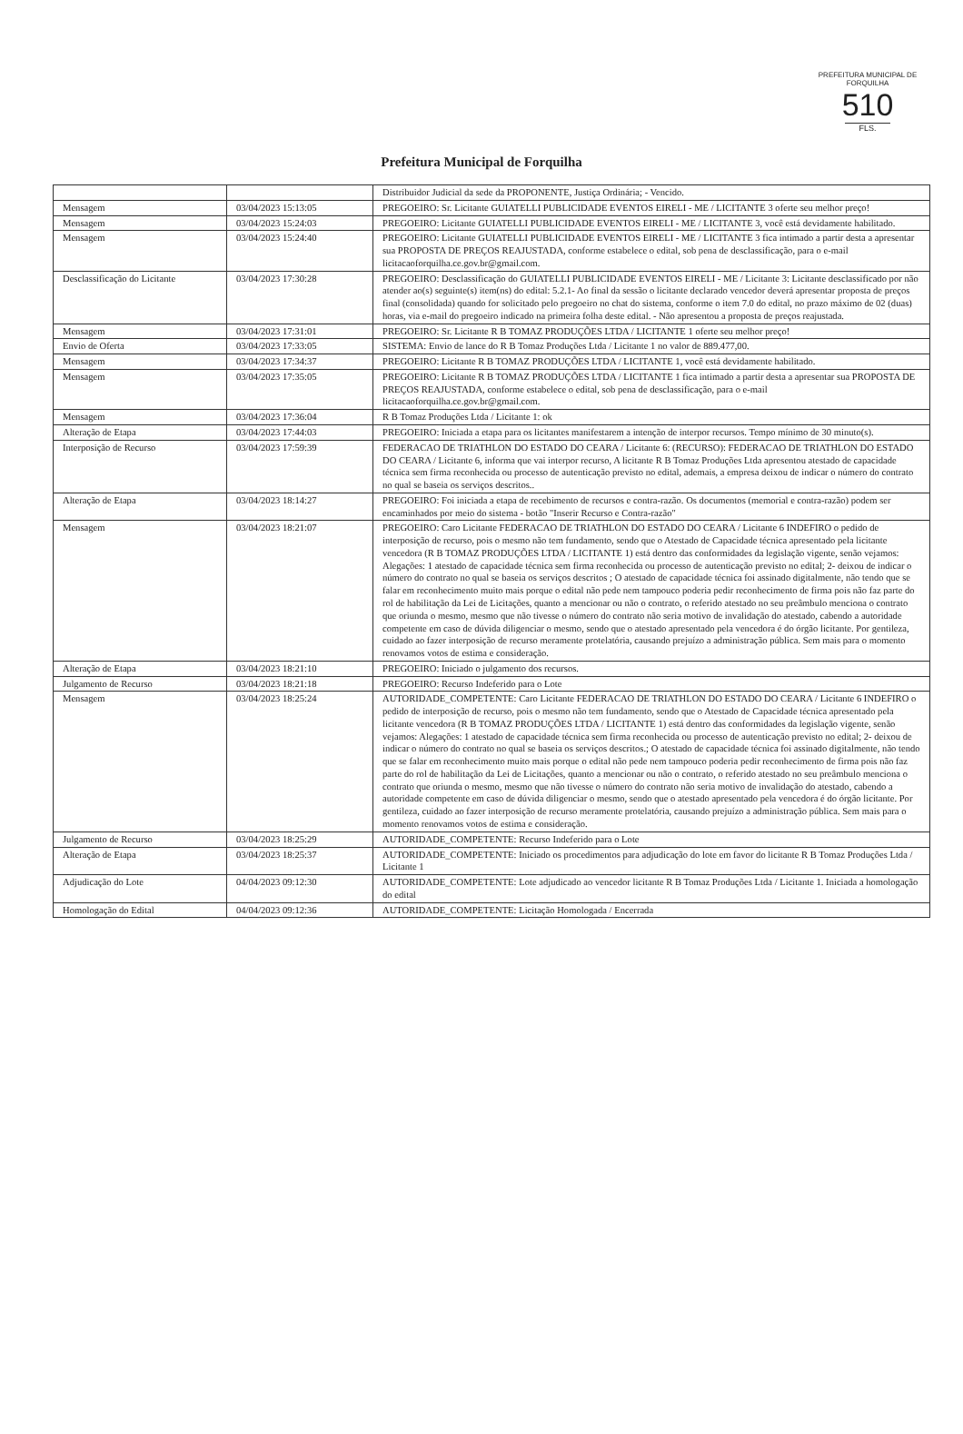PREFEITURA MUNICIPAL DE FORQUILHA
510
FLS.
Prefeitura Municipal de Forquilha
| | | Distribuidor Judicial da sede da PROPONENTE, Justiça Ordinária; - Vencido. |
| Mensagem | 03/04/2023 15:13:05 | PREGOEIRO: Sr. Licitante GUIATELLI PUBLICIDADE EVENTOS EIRELI - ME / LICITANTE 3 oferte seu melhor preço! |
| Mensagem | 03/04/2023 15:24:03 | PREGOEIRO: Licitante GUIATELLI PUBLICIDADE EVENTOS EIRELI - ME / LICITANTE 3, você está devidamente habilitado. |
| Mensagem | 03/04/2023 15:24:40 | PREGOEIRO: Licitante GUIATELLI PUBLICIDADE EVENTOS EIRELI - ME / LICITANTE 3 fica intimado a partir desta a apresentar sua PROPOSTA DE PREÇOS REAJUSTADA, conforme estabelece o edital, sob pena de desclassificação, para o e-mail licitacaoforquilha.ce.gov.br@gmail.com. |
| Desclassificação do Licitante | 03/04/2023 17:30:28 | PREGOEIRO: Desclassificação do GUIATELLI PUBLICIDADE EVENTOS EIRELI - ME / Licitante 3: Licitante desclassificado por não atender ao(s) seguinte(s) item(ns) do edital: 5.2.1- Ao final da sessão o licitante declarado vencedor deverá apresentar proposta de preços final (consolidada) quando for solicitado pelo pregoeiro no chat do sistema, conforme o item 7.0 do edital, no prazo máximo de 02 (duas) horas, via e-mail do pregoeiro indicado na primeira folha deste edital. - Não apresentou a proposta de preços reajustada. |
| Mensagem | 03/04/2023 17:31:01 | PREGOEIRO: Sr. Licitante R B TOMAZ PRODUÇÕES LTDA / LICITANTE 1 oferte seu melhor preço! |
| Envio de Oferta | 03/04/2023 17:33:05 | SISTEMA: Envio de lance do R B Tomaz Produções Ltda / Licitante 1 no valor de 889.477,00. |
| Mensagem | 03/04/2023 17:34:37 | PREGOEIRO: Licitante R B TOMAZ PRODUÇÕES LTDA / LICITANTE 1, você está devidamente habilitado. |
| Mensagem | 03/04/2023 17:35:05 | PREGOEIRO: Licitante R B TOMAZ PRODUÇÕES LTDA / LICITANTE 1 fica intimado a partir desta a apresentar sua PROPOSTA DE PREÇOS REAJUSTADA, conforme estabelece o edital, sob pena de desclassificação, para o e-mail licitacaoforquilha.ce.gov.br@gmail.com. |
| Mensagem | 03/04/2023 17:36:04 | R B Tomaz Produções Ltda / Licitante 1: ok |
| Alteração de Etapa | 03/04/2023 17:44:03 | PREGOEIRO: Iniciada a etapa para os licitantes manifestarem a intenção de interpor recursos. Tempo mínimo de 30 minuto(s). |
| Interposição de Recurso | 03/04/2023 17:59:39 | FEDERACAO DE TRIATHLON DO ESTADO DO CEARA / Licitante 6: (RECURSO): FEDERACAO DE TRIATHLON DO ESTADO DO CEARA / Licitante 6, informa que vai interpor recurso, A licitante R B Tomaz Produções Ltda apresentou atestado de capacidade técnica sem firma reconhecida ou processo de autenticação previsto no edital, ademais, a empresa deixou de indicar o número do contrato no qual se baseia os serviços descritos.. |
| Alteração de Etapa | 03/04/2023 18:14:27 | PREGOEIRO: Foi iniciada a etapa de recebimento de recursos e contra-razão. Os documentos (memorial e contra-razão) podem ser encaminhados por meio do sistema - botão "Inserir Recurso e Contra-razão" |
| Mensagem | 03/04/2023 18:21:07 | PREGOEIRO: Caro Licitante FEDERACAO DE TRIATHLON DO ESTADO DO CEARA / Licitante 6 INDEFIRO o pedido de interposição de recurso, pois o mesmo não tem fundamento, sendo que o Atestado de Capacidade técnica apresentado pela licitante vencedora (R B TOMAZ PRODUÇÕES LTDA / LICITANTE 1) está dentro das conformidades da legislação vigente, senão vejamos: Alegações: 1 atestado de capacidade técnica sem firma reconhecida ou processo de autenticação previsto no edital; 2- deixou de indicar o número do contrato no qual se baseia os serviços descritos ; O atestado de capacidade técnica foi assinado digitalmente, não tendo que se falar em reconhecimento muito mais porque o edital não pede nem tampouco poderia pedir reconhecimento de firma pois não faz parte do rol de habilitação da Lei de Licitações, quanto a mencionar ou não o contrato, o referido atestado no seu preâmbulo menciona o contrato que oriunda o mesmo, mesmo que não tivesse o número do contrato não seria motivo de invalidação do atestado, cabendo a autoridade competente em caso de dúvida diligenciar o mesmo, sendo que o atestado apresentado pela vencedora é do órgão licitante. Por gentileza, cuidado ao fazer interposição de recurso meramente protelatória, causando prejuízo a administração pública. Sem mais para o momento renovamos votos de estima e consideração. |
| Alteração de Etapa | 03/04/2023 18:21:10 | PREGOEIRO: Iniciado o julgamento dos recursos. |
| Julgamento de Recurso | 03/04/2023 18:21:18 | PREGOEIRO: Recurso Indeferido para o Lote |
| Mensagem | 03/04/2023 18:25:24 | AUTORIDADE_COMPETENTE: Caro Licitante FEDERACAO DE TRIATHLON DO ESTADO DO CEARA / Licitante 6 INDEFIRO o pedido de interposição de recurso, pois o mesmo não tem fundamento, sendo que o Atestado de Capacidade técnica apresentado pela licitante vencedora (R B TOMAZ PRODUÇÕES LTDA / LICITANTE 1) está dentro das conformidades da legislação vigente, senão vejamos: Alegações: 1 atestado de capacidade técnica sem firma reconhecida ou processo de autenticação previsto no edital; 2- deixou de indicar o número do contrato no qual se baseia os serviços descritos.; O atestado de capacidade técnica foi assinado digitalmente, não tendo que se falar em reconhecimento muito mais porque o edital não pede nem tampouco poderia pedir reconhecimento de firma pois não faz parte do rol de habilitação da Lei de Licitações, quanto a mencionar ou não o contrato, o referido atestado no seu preâmbulo menciona o contrato que oriunda o mesmo, mesmo que não tivesse o número do contrato não seria motivo de invalidação do atestado, cabendo a autoridade competente em caso de dúvida diligenciar o mesmo, sendo que o atestado apresentado pela vencedora é do órgão licitante. Por gentileza, cuidado ao fazer interposição de recurso meramente protelatória, causando prejuízo a administração pública. Sem mais para o momento renovamos votos de estima e consideração. |
| Julgamento de Recurso | 03/04/2023 18:25:29 | AUTORIDADE_COMPETENTE: Recurso Indeferido para o Lote |
| Alteração de Etapa | 03/04/2023 18:25:37 | AUTORIDADE_COMPETENTE: Iniciado os procedimentos para adjudicação do lote em favor do licitante R B Tomaz Produções Ltda / Licitante 1 |
| Adjudicação do Lote | 04/04/2023 09:12:30 | AUTORIDADE_COMPETENTE: Lote adjudicado ao vencedor licitante R B Tomaz Produções Ltda / Licitante 1. Iniciada a homologação do edital |
| Homologação do Edital | 04/04/2023 09:12:36 | AUTORIDADE_COMPETENTE: Licitação Homologada / Encerrada |